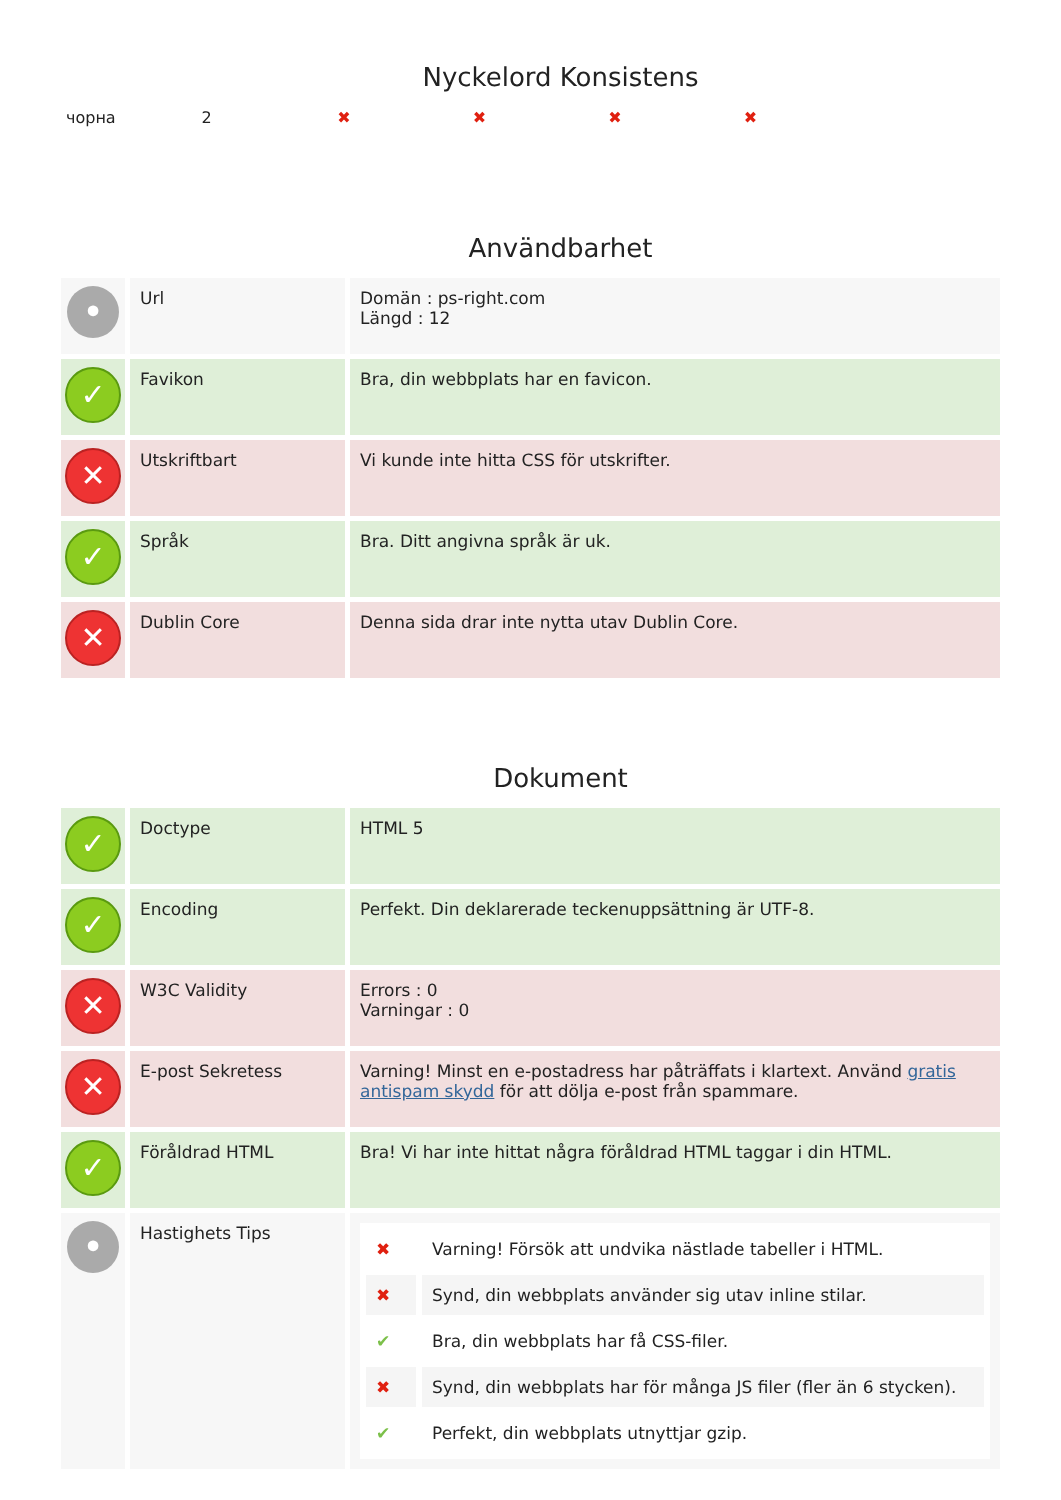Nyckelord Konsistens
| чорна | 2 | ✖ | ✖ | ✖ | ✖ | |
Användbarhet
| • | Url | Domän : ps-right.com Längd : 12 |
| ✓ | Favikon | Bra, din webbplats har en favicon. |
| ✕ | Utskriftbart | Vi kunde inte hitta CSS för utskrifter. |
| ✓ | Språk | Bra. Ditt angivna språk är uk. |
| ✕ | Dublin Core | Denna sida drar inte nytta utav Dublin Core. |
Dokument
| ✓ | Doctype | HTML 5 |
| ✓ | Encoding | Perfekt. Din deklarerade teckenuppsättning är UTF-8. |
| ✕ | W3C Validity | Errors : 0 Varningar : 0 |
| ✕ | E-post Sekretess | Varning! Minst en e-postadress har påträffats i klartext. Använd gratis antispam skydd för att dölja e-post från spammare. |
| ✓ | Föråldrad HTML | Bra! Vi har inte hittat några föråldrad HTML taggar i din HTML. |
| • | Hastighets Tips | / ✖ / Varning! Försök att undvika nästlade tabeller i HTML. / / ✖ / Synd, din webbplats använder sig utav inline stilar. / / ✔ / Bra, din webbplats har få CSS-filer. / / ✖ / Synd, din webbplats har för många JS filer (fler än 6 stycken). / / ✔ / Perfekt, din webbplats utnyttjar gzip. / |